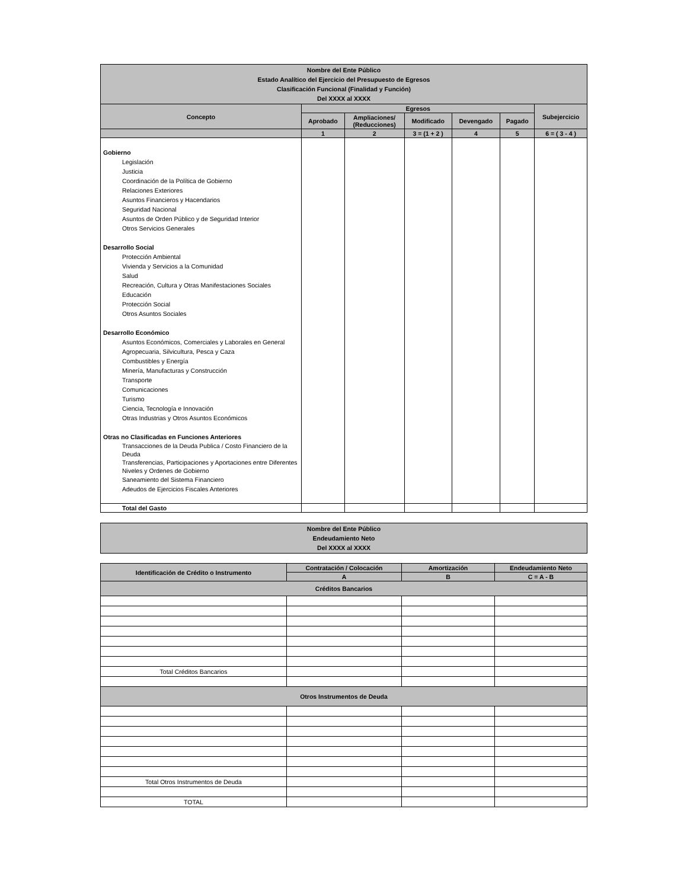| Nombre del Ente Público Estado Analítico del Ejercicio del Presupuesto de Egresos Clasificación Funcional (Finalidad y Función) Del XXXX al XXXX | | | | | | |
| Concepto | Egresos | | | | | Subejercicio |
| | Aprobado | Ampliaciones/ (Reducciones) | Modificado | Devengado | Pagado | |
| | 1 | 2 | 3 = (1 + 2 ) | 4 | 5 | 6 = ( 3 - 4 ) |
| Gobierno Legislación Justicia Coordinación de la Política de Gobierno Relaciones Exteriores Asuntos Financieros y Hacendarios Seguridad Nacional Asuntos de Orden Público y de Seguridad Interior Otros Servicios Generales Desarrollo Social Protección Ambiental Vivienda y Servicios a la Comunidad Salud Recreación, Cultura y Otras Manifestaciones Sociales Educación Protección Social Otros Asuntos Sociales Desarrollo Económico Asuntos Económicos, Comerciales y Laborales en General Agropecuaria, Silvicultura, Pesca y Caza Combustibles y Energía Minería, Manufacturas y Construcción Transporte Comunicaciones Turismo Ciencia, Tecnología e Innovación Otras Industrias y Otros Asuntos Económicos Otras no Clasificadas en Funciones Anteriores Transacciones de la Deuda Publica / Costo Financiero de la Deuda Transferencias, Participaciones y Aportaciones entre Diferentes Niveles y Ordenes de Gobierno Saneamiento del Sistema Financiero Adeudos de Ejercicios Fiscales Anteriores | | | | | | |
| Total del Gasto | | | | | | |
| Nombre del Ente Público Endeudamiento Neto Del XXXX al XXXX |
| Identificación de Crédito o Instrumento | Contratación / Colocación | Amortización | Endeudamiento Neto |
| --- | --- | --- | --- |
| | A | B | C = A - B |
| Créditos Bancarios | | | |
| Total Créditos Bancarios | | | |
| Otros Instrumentos de Deuda | | | |
| Total Otros Instrumentos de Deuda | | | |
| TOTAL | | | |